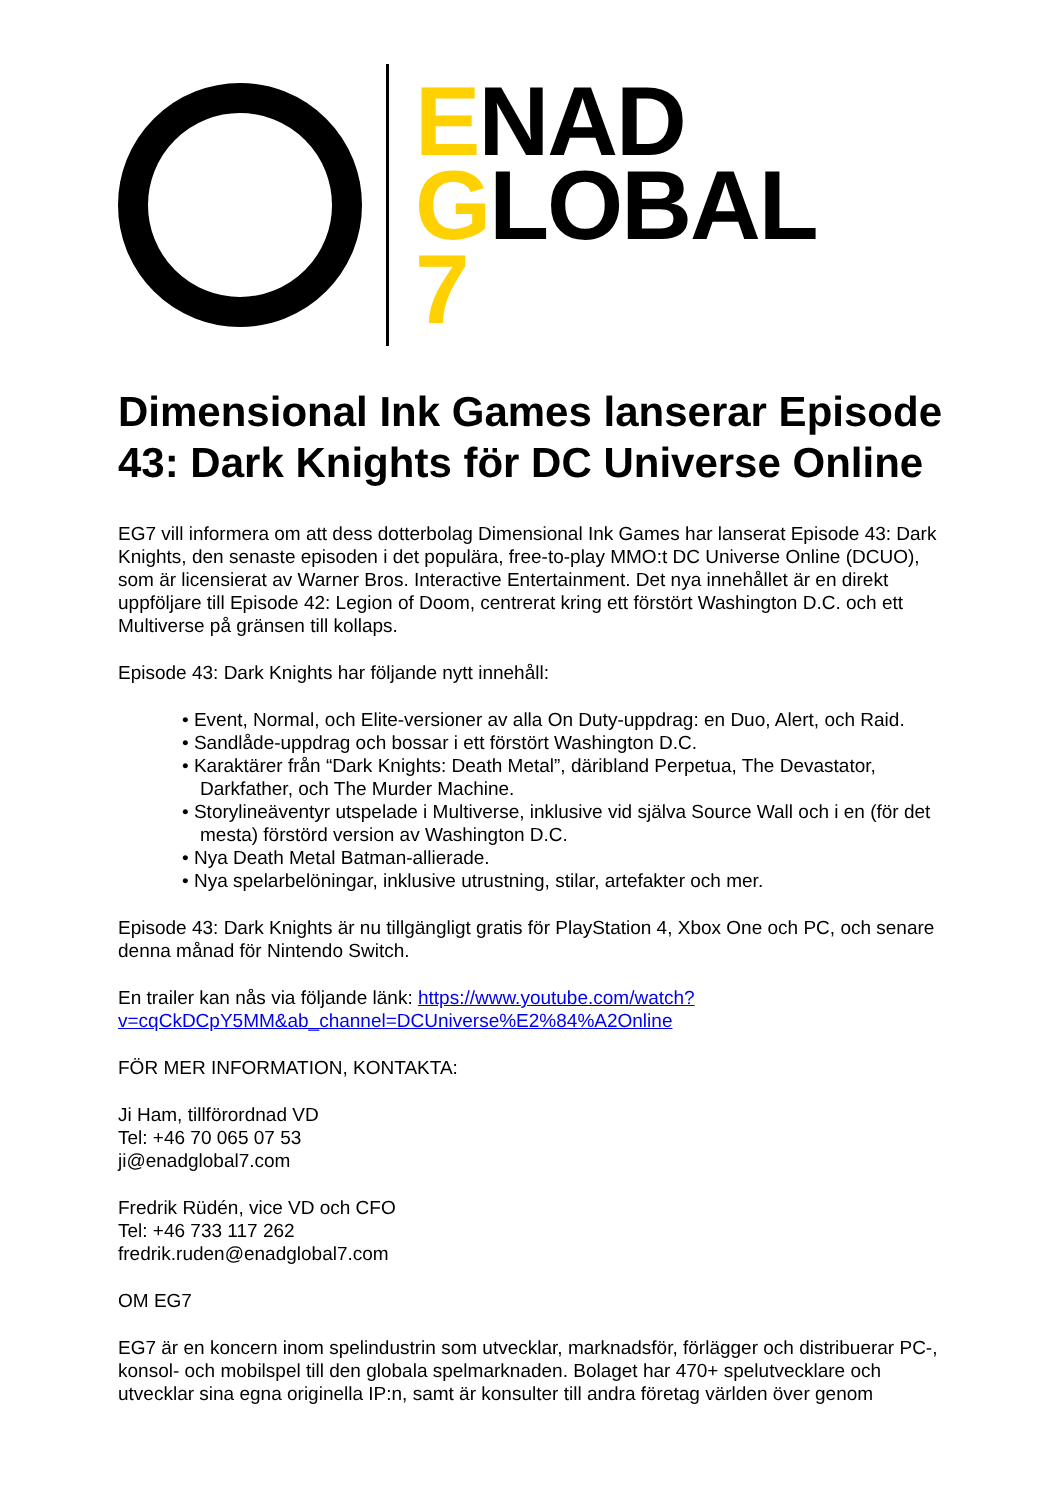ENAD
GLOBAL
7
Dimensional Ink Games lanserar Episode 43: Dark Knights för DC Universe Online
EG7 vill informera om att dess dotterbolag Dimensional Ink Games har lanserat Episode 43: Dark Knights, den senaste episoden i det populära, free-to-play MMO:t DC Universe Online (DCUO), som är licensierat av Warner Bros. Interactive Entertainment. Det nya innehållet är en direkt uppföljare till Episode 42: Legion of Doom, centrerat kring ett förstört Washington D.C. och ett Multiverse på gränsen till kollaps.
Episode 43: Dark Knights har följande nytt innehåll:
• Event, Normal, och Elite-versioner av alla On Duty-uppdrag: en Duo, Alert, och Raid.
• Sandlåde-uppdrag och bossar i ett förstört Washington D.C.
• Karaktärer från “Dark Knights: Death Metal”, däribland Perpetua, The Devastator, Darkfather, och The Murder Machine.
• Storylineäventyr utspelade i Multiverse, inklusive vid själva Source Wall och i en (för det mesta) förstörd version av Washington D.C.
• Nya Death Metal Batman-allierade.
• Nya spelarbelöningar, inklusive utrustning, stilar, artefakter och mer.
Episode 43: Dark Knights är nu tillgängligt gratis för PlayStation 4, Xbox One och PC, och senare denna månad för Nintendo Switch.
En trailer kan nås via följande länk: https://www.youtube.com/watch?
v=cqCkDCpY5MM&ab_channel=DCUniverse%E2%84%A2Online
FÖR MER INFORMATION, KONTAKTA:
Ji Ham, tillförordnad VD
Tel: +46 70 065 07 53
ji@enadglobal7.com
Fredrik Rüdén, vice VD och CFO
Tel: +46 733 117 262
fredrik.ruden@enadglobal7.com
OM EG7
EG7 är en koncern inom spelindustrin som utvecklar, marknadsför, förlägger och distribuerar PC-, konsol- och mobilspel till den globala spelmarknaden. Bolaget har 470+ spelutvecklare och utvecklar sina egna originella IP:n, samt är konsulter till andra företag världen över genom